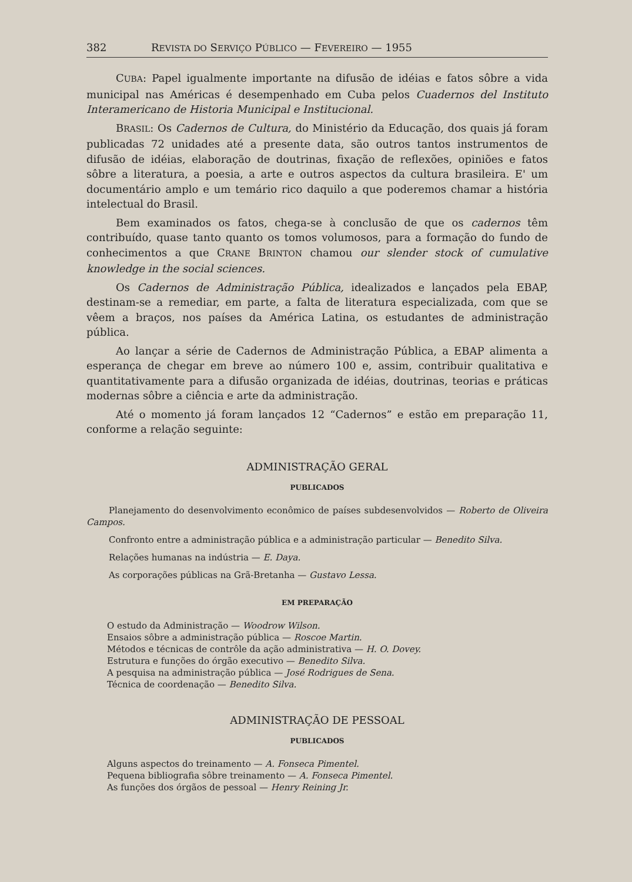382 REVISTA DO SERVIÇO PÚBLICO — FEVEREIRO — 1955
CUBA: Papel igualmente importante na difusão de idéias e fatos sôbre a vida municipal nas Américas é desempenhado em Cuba pelos Cuadernos del Instituto Interamericano de Historia Municipal e Institucional.
BRASIL: Os Cadernos de Cultura, do Ministério da Educação, dos quais já foram publicadas 72 unidades até a presente data, são outros tantos instrumentos de difusão de idéias, elaboração de doutrinas, fixação de reflexões, opiniões e fatos sôbre a literatura, a poesia, a arte e outros aspectos da cultura brasileira. E' um documentário amplo e um temário rico daquilo a que poderemos chamar a história intelectual do Brasil.
Bem examinados os fatos, chega-se à conclusão de que os cadernos têm contribuído, quase tanto quanto os tomos volumosos, para a formação do fundo de conhecimentos a que CRANE BRINTON chamou our slender stock of cumulative knowledge in the social sciences.
Os Cadernos de Administração Pública, idealizados e lançados pela EBAP, destinam-se a remediar, em parte, a falta de literatura especializada, com que se vêem a braços, nos países da América Latina, os estudantes de administração pública.
Ao lançar a série de Cadernos de Administração Pública, a EBAP alimenta a esperança de chegar em breve ao número 100 e, assim, contribuir qualitativa e quantitativamente para a difusão organizada de idéias, doutrinas, teorias e práticas modernas sôbre a ciência e arte da administração.
Até o momento já foram lançados 12 “Cadernos” e estão em preparação 11, conforme a relação seguinte:
ADMINISTRAÇÃO GERAL
PUBLICADOS
Planejamento do desenvolvimento econômico de países subdesenvolvidos — Roberto de Oliveira Campos.
Confronto entre a administração pública e a administração particular — Benedito Silva.
Relações humanas na indústria — E. Daya.
As corporações públicas na Grã-Bretanha — Gustavo Lessa.
EM PREPARAÇÃO
O estudo da Administração — Woodrow Wilson.
Ensaios sôbre a administração pública — Roscoe Martin.
Métodos e técnicas de contrôle da ação administrativa — H. O. Dovey.
Estrutura e funções do órgão executivo — Benedito Silva.
A pesquisa na administração pública — José Rodrigues de Sena.
Técnica de coordenação — Benedito Silva.
ADMINISTRAÇÃO DE PESSOAL
PUBLICADOS
Alguns aspectos do treinamento — A. Fonseca Pimentel.
Pequena bibliografia sôbre treinamento — A. Fonseca Pimentel.
As funções dos órgãos de pessoal — Henry Reining Jr.